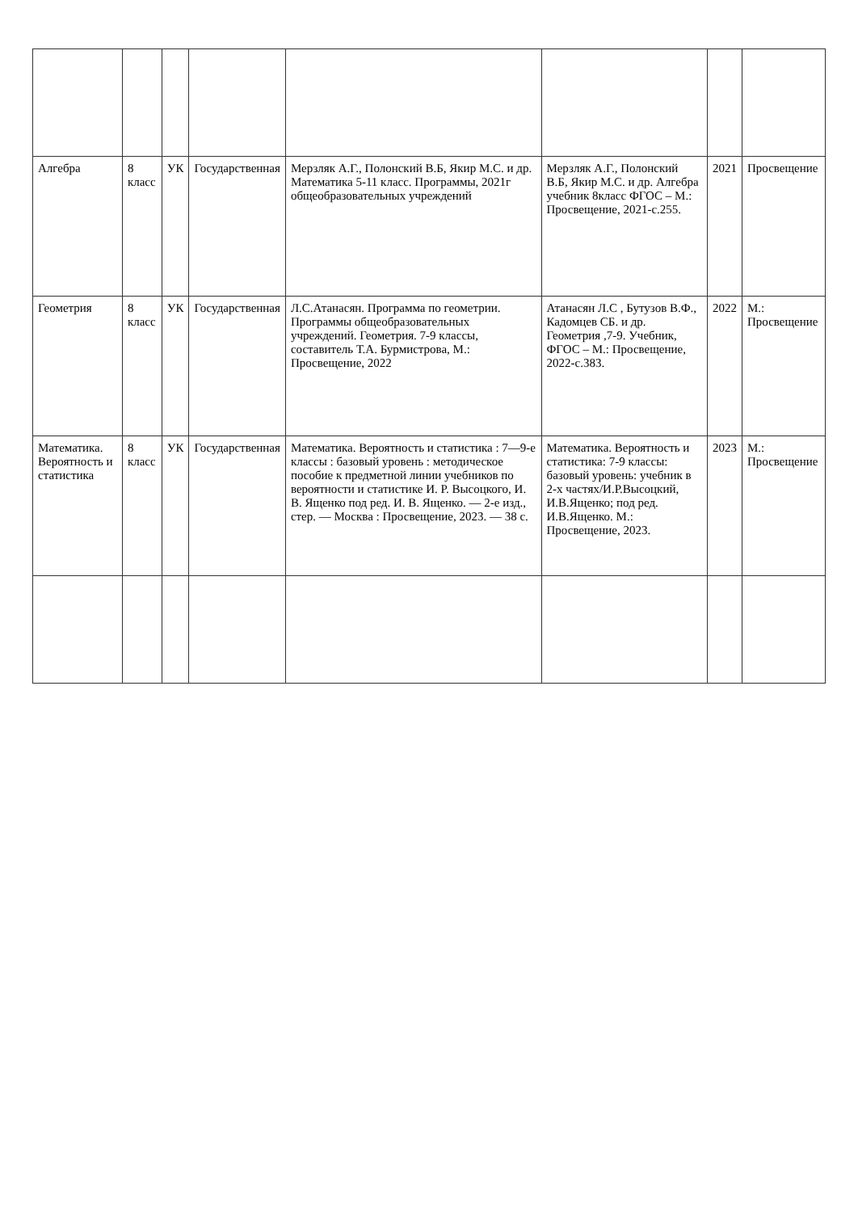| Алгебра | 8 класс | УК | Государственная | Мерзляк А.Г., Полонский В.Б, Якир М.С. и др. Математика 5-11 класс. Программы, 2021г общеобразовательных учреждений | Мерзляк А.Г., Полонский В.Б, Якир М.С. и др. Алгебра учебник 8класс ФГОС – М.: Просвещение, 2021-с.255. | 2021 | Просвещение |
| Геометрия | 8 класс | УК | Государственная | Л.С.Атанасян. Программа по геометрии. Программы общеобразовательных учреждений. Геометрия. 7-9 классы, составитель Т.А. Бурмистрова, М.: Просвещение, 2022 | Атанасян Л.С , Бутузов В.Ф., Кадомцев СБ. и др. Геометрия ,7-9. Учебник, ФГОС – М.: Просвещение, 2022-с.383. | 2022 | М.: Просвещение |
| Математика. Вероятность и статистика | 8 класс | УК | Государственная | Математика. Вероятность и статистика : 7—9-е классы : базовый уровень : методическое пособие к предметной линии учебников по вероятности и статистике И. Р. Высоцкого, И. В. Ященко под ред. И. В. Ященко. — 2-е изд., стер. — Москва : Просвещение, 2023. — 38 с. | Математика. Вероятность и статистика: 7-9 классы: базовый уровень: учебник в 2-х частях/И.Р.Высоцкий, И.В.Ященко; под ред. И.В.Ященко. М.: Просвещение, 2023. | 2023 | М.: Просвещение |